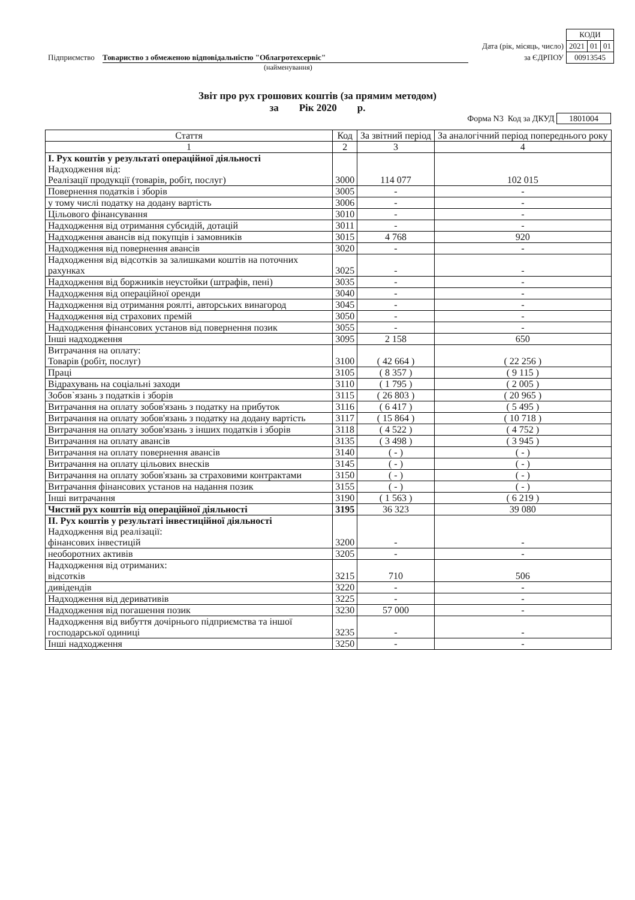| | КОДИ | | |
| Дата (рік, місяць, число) | 2021 | 01 | 01 |
| за ЄДРПОУ | 00913545 | | |
Підприємство Товариство з обмеженою відповідальністю "Облагротехсервіс"
(найменування)
Звіт про рух грошових коштів (за прямим методом)
за Рік 2020 р.
Форма N3 Код за ДКУД 1801004
| Стаття | Код | За звітний період | За аналогічний період попереднього року |
| --- | --- | --- | --- |
| 1 | 2 | 3 | 4 |
| I. Рух коштів у результаті операційної діяльності Надходження від: Реалізації продукції (товарів, робіт, послуг) | 3000 | 114 077 | 102 015 |
| Повернення податків і зборів | 3005 | - | - |
| у тому числі податку на додану вартість | 3006 | - | - |
| Цільового фінансування | 3010 | - | - |
| Надходження від отримання субсидій, дотацій | 3011 | - | - |
| Надходження авансів від покупців і замовників | 3015 | 4 768 | 920 |
| Надходження від повернення авансів | 3020 | - | - |
| Надходження від відсотків за залишками коштів на поточних рахунках | 3025 | - | - |
| Надходження від боржників неустойки (штрафів, пені) | 3035 | - | - |
| Надходження від операційної оренди | 3040 | - | - |
| Надходження від отримання роялті, авторських винагород | 3045 | - | - |
| Надходження від страхових премій | 3050 | - | - |
| Надходження фінансових установ від повернення позик | 3055 | - | - |
| Інші надходження | 3095 | 2 158 | 650 |
| Витрачання на оплату: Товарів (робіт, послуг) | 3100 | ( 42 664 ) | ( 22 256 ) |
| Праці | 3105 | ( 8 357 ) | ( 9 115 ) |
| Відрахувань на соціальні заходи | 3110 | ( 1 795 ) | ( 2 005 ) |
| Зобов`язань з податків і зборів | 3115 | ( 26 803 ) | ( 20 965 ) |
| Витрачання на оплату зобов'язань з податку на прибуток | 3116 | ( 6 417 ) | ( 5 495 ) |
| Витрачання на оплату зобов'язань з податку на додану вартість | 3117 | ( 15 864 ) | ( 10 718 ) |
| Витрачання на оплату зобов'язань з інших податків і зборів | 3118 | ( 4 522 ) | ( 4 752 ) |
| Витрачання на оплату авансів | 3135 | ( 3 498 ) | ( 3 945 ) |
| Витрачання на оплату повернення авансів | 3140 | ( - ) | ( - ) |
| Витрачання на оплату цільових внесків | 3145 | ( - ) | ( - ) |
| Витрачання на оплату зобов'язань за страховими контрактами | 3150 | ( - ) | ( - ) |
| Витрачання фінансових установ на надання позик | 3155 | ( - ) | ( - ) |
| Інші витрачання | 3190 | ( 1 563 ) | ( 6 219 ) |
| Чистий рух коштів від операційної діяльності | 3195 | 36 323 | 39 080 |
| II. Рух коштів у результаті інвестиційної діяльності Надходження від реалізації: фінансових інвестицій | 3200 | - | - |
| необоротних активів | 3205 | - | - |
| Надходження від отриманих: відсотків | 3215 | 710 | 506 |
| дивідендів | 3220 | - | - |
| Надходження від деривативів | 3225 | - | - |
| Надходження від погашення позик | 3230 | 57 000 | - |
| Надходження від вибуття дочірнього підприємства та іншої господарської одиниці | 3235 | - | - |
| Інші надходження | 3250 | - | - |